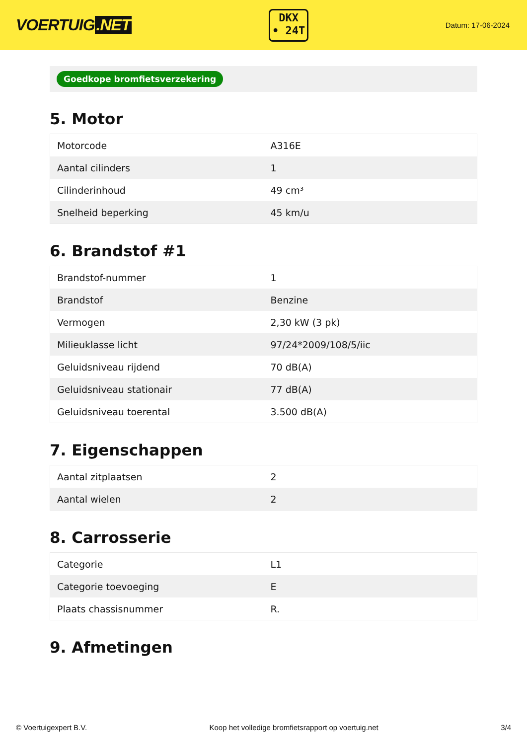VOERTUIG.NET
DKX
• 24T
Datum: 17-06-2024
Goedkope bromfietsverzekering
5. Motor
| Motorcode | A316E |
| Aantal cilinders | 1 |
| Cilinderinhoud | 49 cm³ |
| Snelheid beperking | 45 km/u |
6. Brandstof #1
| Brandstof-nummer | 1 |
| Brandstof | Benzine |
| Vermogen | 2,30 kW (3 pk) |
| Milieuklasse licht | 97/24*2009/108/5/iic |
| Geluidsniveau rijdend | 70 dB(A) |
| Geluidsniveau stationair | 77 dB(A) |
| Geluidsniveau toerental | 3.500 dB(A) |
7. Eigenschappen
| Aantal zitplaatsen | 2 |
| Aantal wielen | 2 |
8. Carrosserie
| Categorie | L1 |
| Categorie toevoeging | E |
| Plaats chassisnummer | R. |
9. Afmetingen
© Voertuigexpert B.V. Koop het volledige bromfietsrapport op voertuig.net 3/4